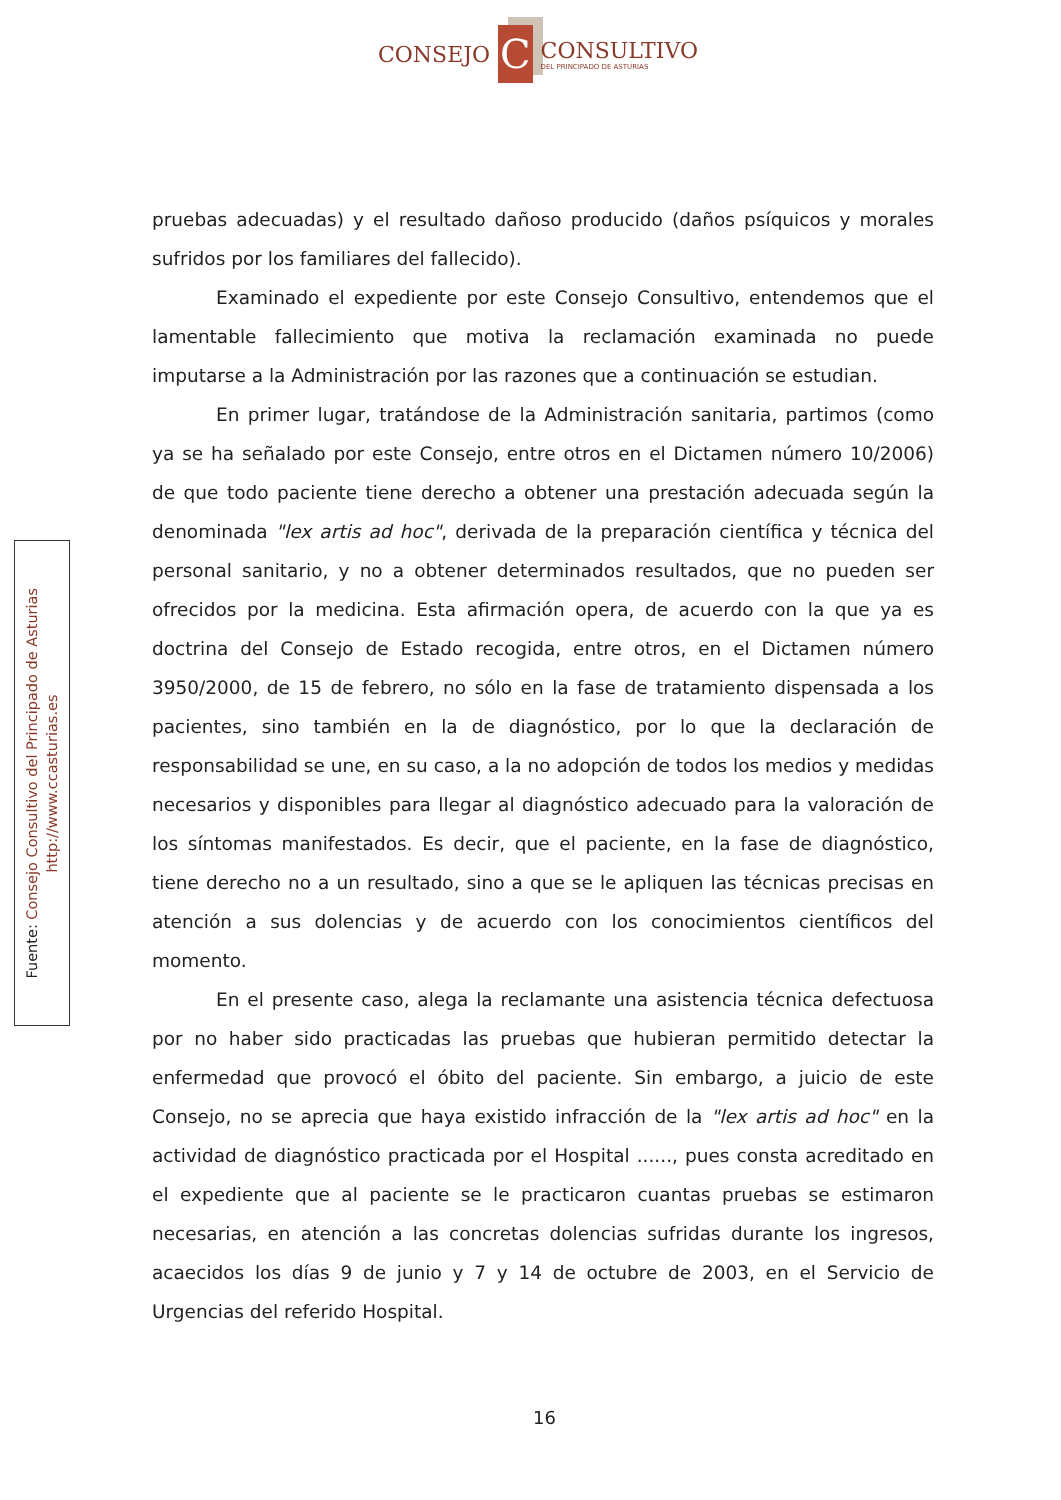CONSEJO
C
CONSULTIVO
DEL PRINCIPADO DE ASTURIAS
Fuente: Consejo Consultivo del Principado de Asturias
http://www.ccasturias.es
pruebas adecuadas) y el resultado dañoso producido (daños psíquicos y morales sufridos por los familiares del fallecido).
Examinado el expediente por este Consejo Consultivo, entendemos que el lamentable fallecimiento que motiva la reclamación examinada no puede imputarse a la Administración por las razones que a continuación se estudian.
En primer lugar, tratándose de la Administración sanitaria, partimos (como ya se ha señalado por este Consejo, entre otros en el Dictamen número 10/2006) de que todo paciente tiene derecho a obtener una prestación adecuada según la denominada "lex artis ad hoc", derivada de la preparación científica y técnica del personal sanitario, y no a obtener determinados resultados, que no pueden ser ofrecidos por la medicina. Esta afirmación opera, de acuerdo con la que ya es doctrina del Consejo de Estado recogida, entre otros, en el Dictamen número 3950/2000, de 15 de febrero, no sólo en la fase de tratamiento dispensada a los pacientes, sino también en la de diagnóstico, por lo que la declaración de responsabilidad se une, en su caso, a la no adopción de todos los medios y medidas necesarios y disponibles para llegar al diagnóstico adecuado para la valoración de los síntomas manifestados. Es decir, que el paciente, en la fase de diagnóstico, tiene derecho no a un resultado, sino a que se le apliquen las técnicas precisas en atención a sus dolencias y de acuerdo con los conocimientos científicos del momento.
En el presente caso, alega la reclamante una asistencia técnica defectuosa por no haber sido practicadas las pruebas que hubieran permitido detectar la enfermedad que provocó el óbito del paciente. Sin embargo, a juicio de este Consejo, no se aprecia que haya existido infracción de la "lex artis ad hoc" en la actividad de diagnóstico practicada por el Hospital ......, pues consta acreditado en el expediente que al paciente se le practicaron cuantas pruebas se estimaron necesarias, en atención a las concretas dolencias sufridas durante los ingresos, acaecidos los días 9 de junio y 7 y 14 de octubre de 2003, en el Servicio de Urgencias del referido Hospital.
16